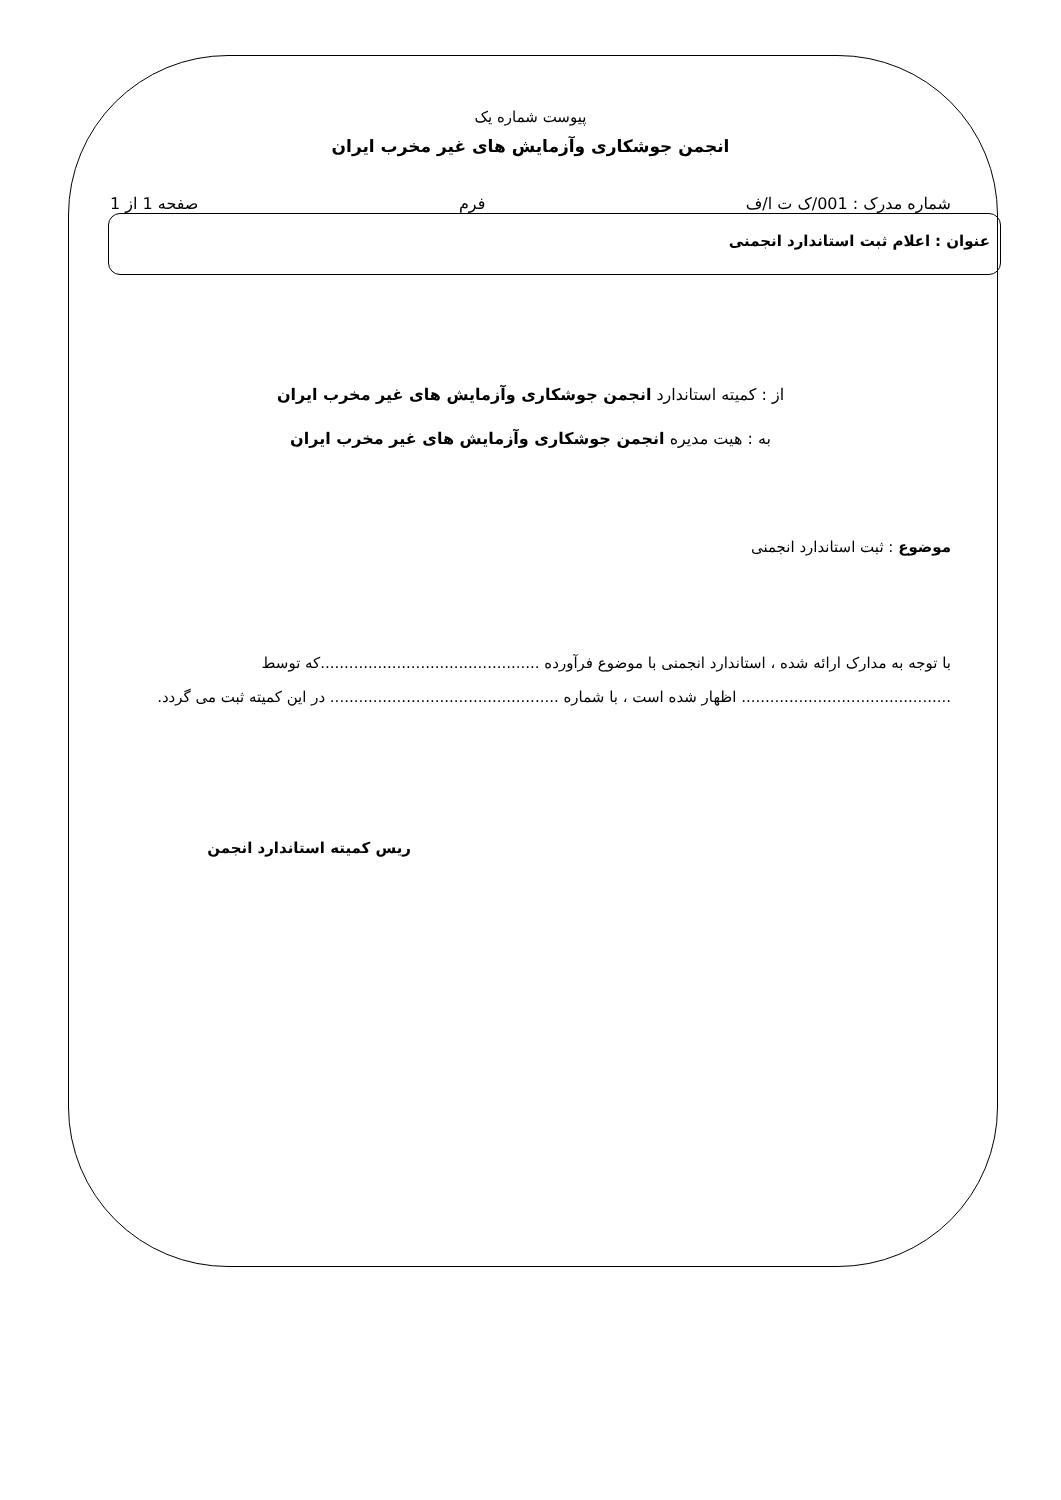پیوست شماره یک
انجمن جوشکاری وآزمایش های غیر مخرب ایران
شماره مدرک : 001/ک ت ا/ف فرم صفحه 1 از 1
عنوان : اعلام ثبت استاندارد انجمنی
از : کمیته استاندارد انجمن جوشکاری وآزمایش های غیر مخرب ایران
به : هیت مدیره انجمن جوشکاری وآزمایش های غیر مخرب ایران
موضوع : ثبت استاندارد انجمنی
با توجه به مدارک ارائه شده ، استاندارد انجمنی با موضوع فرآورده ..............................................که توسط ............................................ اظهار شده است ، با شماره ................................................ در این کمیته ثبت می گردد.
ریس کمیته استاندارد انجمن